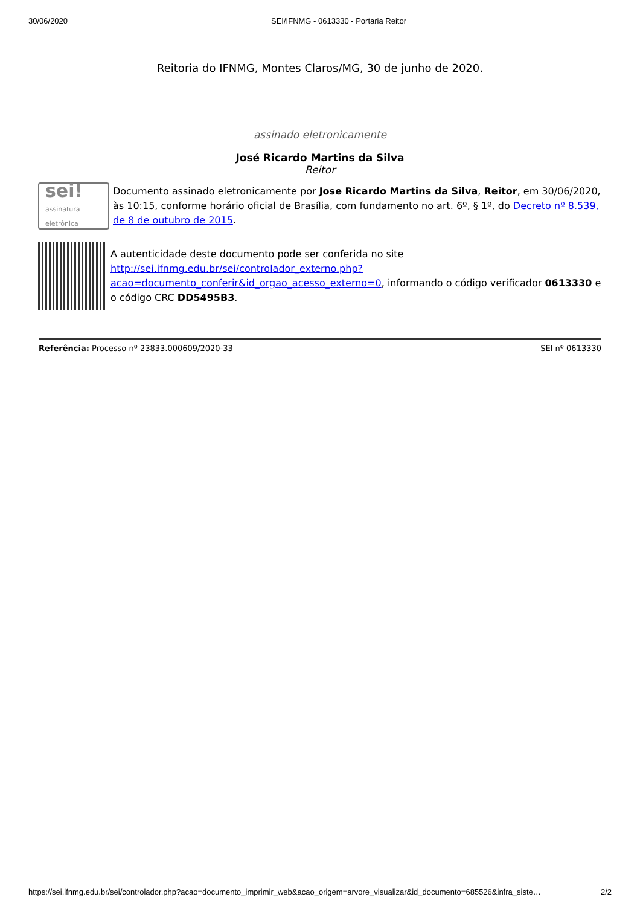30/06/2020 SEI/IFNMG - 0613330 - Portaria Reitor
Reitoria do IFNMG, Montes Claros/MG, 30 de junho de 2020.
assinado eletronicamente
José Ricardo Martins da Silva
Reitor
sei!
assinatura
eletrônica
Documento assinado eletronicamente por Jose Ricardo Martins da Silva, Reitor, em 30/06/2020, às 10:15, conforme horário oficial de Brasília, com fundamento no art. 6º, § 1º, do Decreto nº 8.539, de 8 de outubro de 2015.
A autenticidade deste documento pode ser conferida no site http://sei.ifnmg.edu.br/sei/controlador_externo.php?acao=documento_conferir&id_orgao_acesso_externo=0, informando o código verificador 0613330 e o código CRC DD5495B3.
Referência: Processo nº 23833.000609/2020-33 SEI nº 0613330
https://sei.ifnmg.edu.br/sei/controlador.php?acao=documento_imprimir_web&acao_origem=arvore_visualizar&id_documento=685526&infra_siste… 2/2